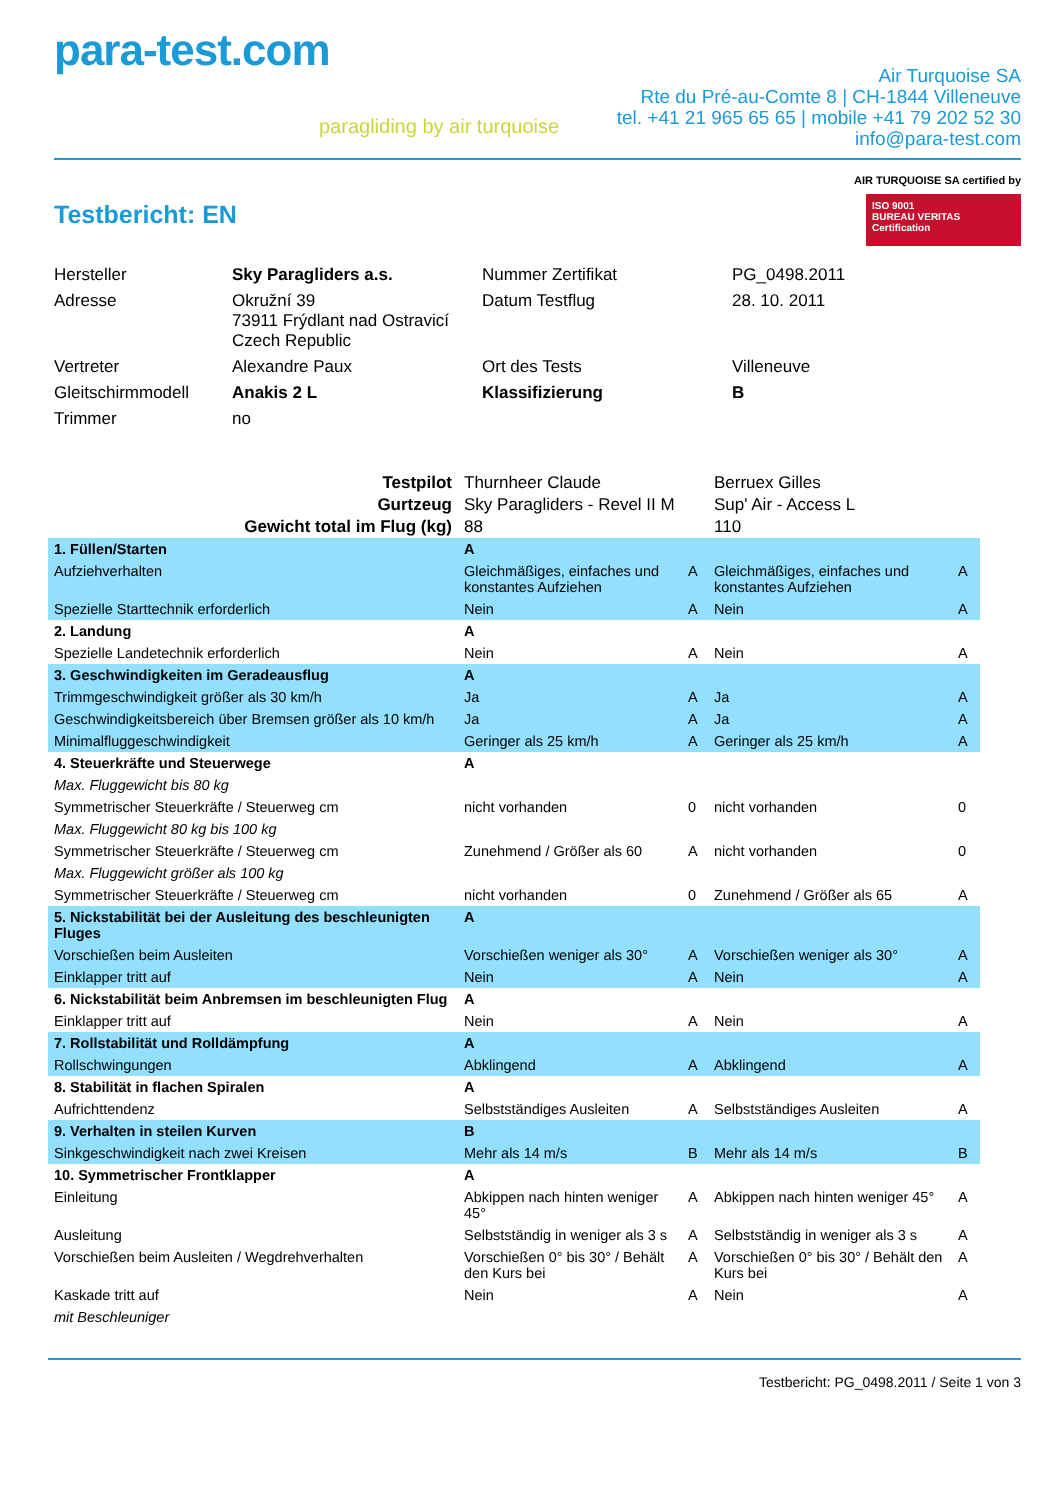para-test.com
paragliding by air turquoise
Air Turquoise SA
Rte du Pré-au-Comte 8 | CH-1844 Villeneuve
tel. +41 21 965 65 65 | mobile +41 79 202 52 30
info@para-test.com
Testbericht: EN
AIR TURQUOISE SA certified by
ISO 9001
BUREAU VERITAS
Certification
| Hersteller | Sky Paragliders a.s. | Nummer Zertifikat | PG_0498.2011 |
| Adresse | Okružní 39 73911 Frýdlant nad Ostravicí Czech Republic | Datum Testflug | 28. 10. 2011 |
| Vertreter | Alexandre Paux | Ort des Tests | Villeneuve |
| Gleitschirmmodell | Anakis 2 L | Klassifizierung | B |
| Trimmer | no | | |
| Testpilot | Thurnheer Claude | | Berruex Gilles | |
| Gurtzeug | Sky Paragliders - Revel II M | | Sup' Air - Access L | |
| Gewicht total im Flug (kg) | 88 | | 110 | |
| 1. Füllen/Starten | A | | | |
| Aufziehverhalten | Gleichmäßiges, einfaches und konstantes Aufziehen | A | Gleichmäßiges, einfaches und konstantes Aufziehen | A |
| Spezielle Starttechnik erforderlich | Nein | A | Nein | A |
| 2. Landung | A | | | |
| Spezielle Landetechnik erforderlich | Nein | A | Nein | A |
| 3. Geschwindigkeiten im Geradeausflug | A | | | |
| Trimmgeschwindigkeit größer als 30 km/h | Ja | A | Ja | A |
| Geschwindigkeitsbereich über Bremsen größer als 10 km/h | Ja | A | Ja | A |
| Minimalfluggeschwindigkeit | Geringer als 25 km/h | A | Geringer als 25 km/h | A |
| 4. Steuerkräfte und Steuerwege | A | | | |
| Max. Fluggewicht bis 80 kg | | | | |
| Symmetrischer Steuerkräfte / Steuerweg cm | nicht vorhanden | 0 | nicht vorhanden | 0 |
| Max. Fluggewicht 80 kg bis 100 kg | | | | |
| Symmetrischer Steuerkräfte / Steuerweg cm | Zunehmend / Größer als 60 | A | nicht vorhanden | 0 |
| Max. Fluggewicht größer als 100 kg | | | | |
| Symmetrischer Steuerkräfte / Steuerweg cm | nicht vorhanden | 0 | Zunehmend / Größer als 65 | A |
| 5. Nickstabilität bei der Ausleitung des beschleunigten Fluges | A | | | |
| Vorschießen beim Ausleiten | Vorschießen weniger als 30° | A | Vorschießen weniger als 30° | A |
| Einklapper tritt auf | Nein | A | Nein | A |
| 6. Nickstabilität beim Anbremsen im beschleunigten Flug | A | | | |
| Einklapper tritt auf | Nein | A | Nein | A |
| 7. Rollstabilität und Rolldämpfung | A | | | |
| Rollschwingungen | Abklingend | A | Abklingend | A |
| 8. Stabilität in flachen Spiralen | A | | | |
| Aufrichttendenz | Selbstständiges Ausleiten | A | Selbstständiges Ausleiten | A |
| 9. Verhalten in steilen Kurven | B | | | |
| Sinkgeschwindigkeit nach zwei Kreisen | Mehr als 14 m/s | B | Mehr als 14 m/s | B |
| 10. Symmetrischer Frontklapper | A | | | |
| Einleitung | Abkippen nach hinten weniger 45° | A | Abkippen nach hinten weniger 45° | A |
| Ausleitung | Selbstständig in weniger als 3 s | A | Selbstständig in weniger als 3 s | A |
| Vorschießen beim Ausleiten / Wegdrehverhalten | Vorschießen 0° bis 30° / Behält den Kurs bei | A | Vorschießen 0° bis 30° / Behält den Kurs bei | A |
| Kaskade tritt auf | Nein | A | Nein | A |
| mit Beschleuniger | | | | |
Testbericht: PG_0498.2011 / Seite 1 von 3